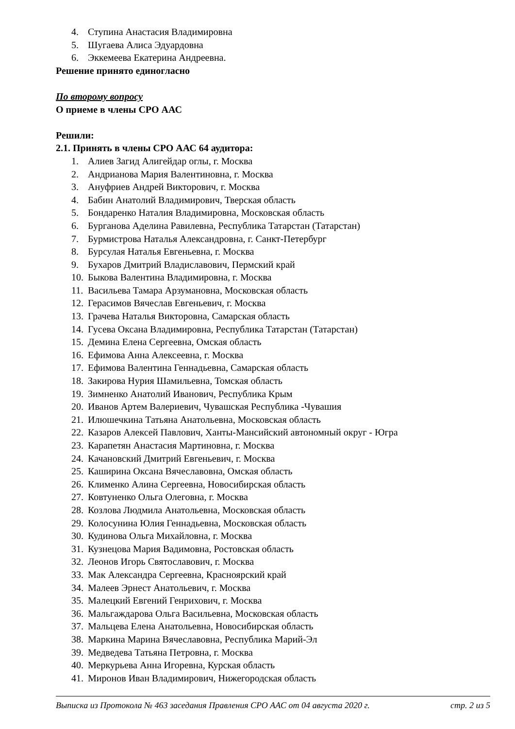4. Ступина Анастасия Владимировна
5. Шугаева Алиса Эдуардовна
6. Эккемеева Екатерина Андреевна.
Решение принято единогласно
По второму вопросу
О приеме в члены СРО ААС
Решили:
2.1. Принять в члены СРО ААС 64 аудитора:
1. Алиев Загид Алигейдар оглы, г. Москва
2. Андрианова Мария Валентиновна, г. Москва
3. Ануфриев Андрей Викторович, г. Москва
4. Бабин Анатолий Владимирович, Тверская область
5. Бондаренко Наталия Владимировна, Московская область
6. Бурганова Аделина Равилевна, Республика Татарстан (Татарстан)
7. Бурмистрова Наталья Александровна, г. Санкт-Петербург
8. Бурсулая Наталья Евгеньевна, г. Москва
9. Бухаров Дмитрий Владиславович, Пермский край
10. Быкова Валентина Владимировна, г. Москва
11. Васильева Тамара Арзумановна, Московская область
12. Герасимов Вячеслав Евгеньевич, г. Москва
13. Грачева Наталья Викторовна, Самарская область
14. Гусева Оксана Владимировна, Республика Татарстан (Татарстан)
15. Демина Елена Сергеевна, Омская область
16. Ефимова Анна Алексеевна, г. Москва
17. Ефимова Валентина Геннадьевна, Самарская область
18. Закирова Нурия Шамильевна, Томская область
19. Зимненко Анатолий Иванович, Республика Крым
20. Иванов Артем Валериевич, Чувашская Республика -Чувашия
21. Илюшечкина Татьяна Анатольевна, Московская область
22. Казаров Алексей Павлович, Ханты-Мансийский автономный округ - Югра
23. Карапетян Анастасия Мартиновна, г. Москва
24. Качановский Дмитрий Евгеньевич, г. Москва
25. Каширина Оксана Вячеславовна, Омская область
26. Клименко Алина Сергеевна, Новосибирская область
27. Ковтуненко Ольга Олеговна, г. Москва
28. Козлова Людмила Анатольевна, Московская область
29. Колосунина Юлия Геннадьевна, Московская область
30. Кудинова Ольга Михайловна, г. Москва
31. Кузнецова Мария Вадимовна, Ростовская область
32. Леонов Игорь Святославович, г. Москва
33. Мак Александра Сергеевна, Красноярский край
34. Малеев Эрнест Анатольевич, г. Москва
35. Малецкий Евгений Генрихович, г. Москва
36. Мальгаждарова Ольга Васильевна, Московская область
37. Мальцева Елена Анатольевна, Новосибирская область
38. Маркина Марина Вячеславовна, Республика Марий-Эл
39. Медведева Татьяна Петровна, г. Москва
40. Меркурьева Анна Игоревна, Курская область
41. Миронов Иван Владимирович, Нижегородская область
Выписка из Протокола № 463 заседания Правления СРО ААС от 04 августа 2020 г. стр. 2 из 5